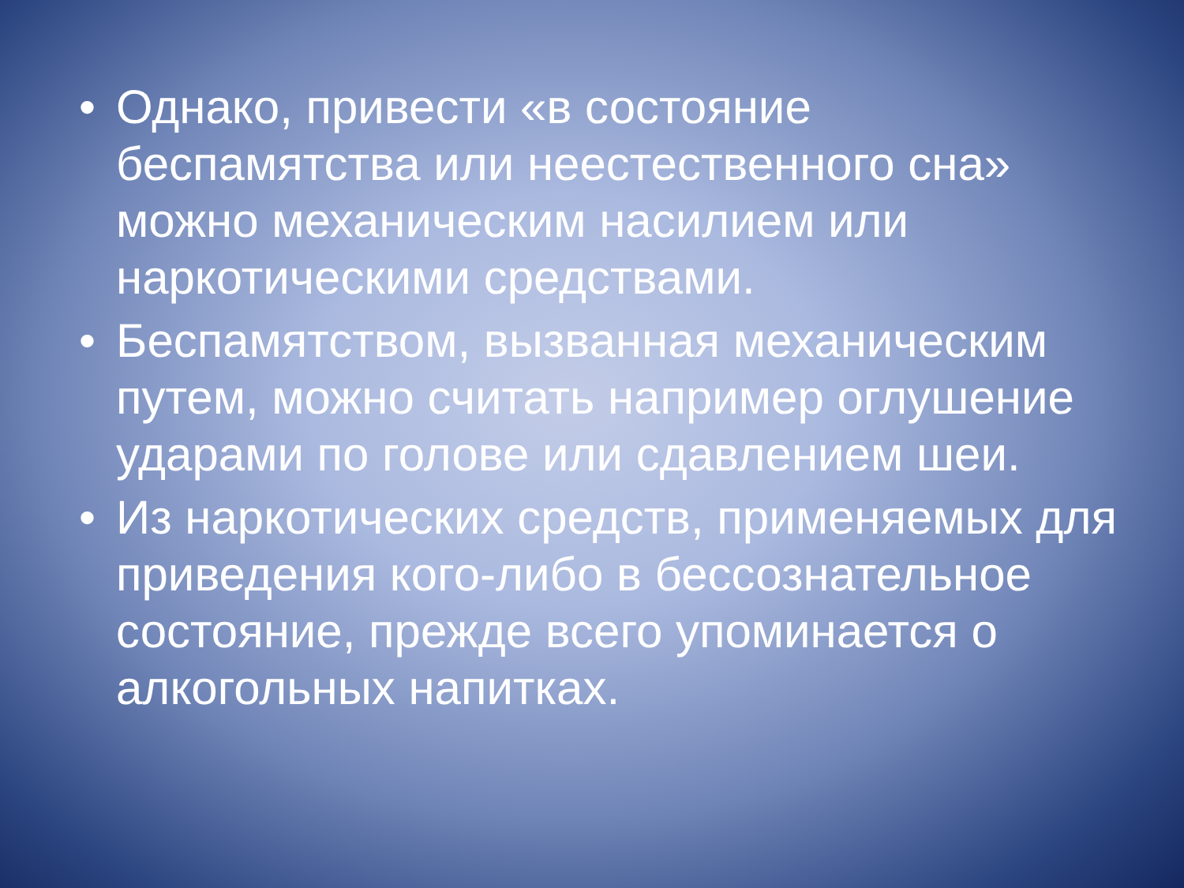• Однако, привести «в состояние беспамятства или неестественного сна» можно механическим насилием или наркотическими средствами.
• Беспамятством, вызванная механическим путем, можно считать например оглушение ударами по голове или сдавлением шеи.
• Из наркотических средств, применяемых для приведения кого-либо в бессознательное состояние, прежде всего упоминается о алкогольных напитках.